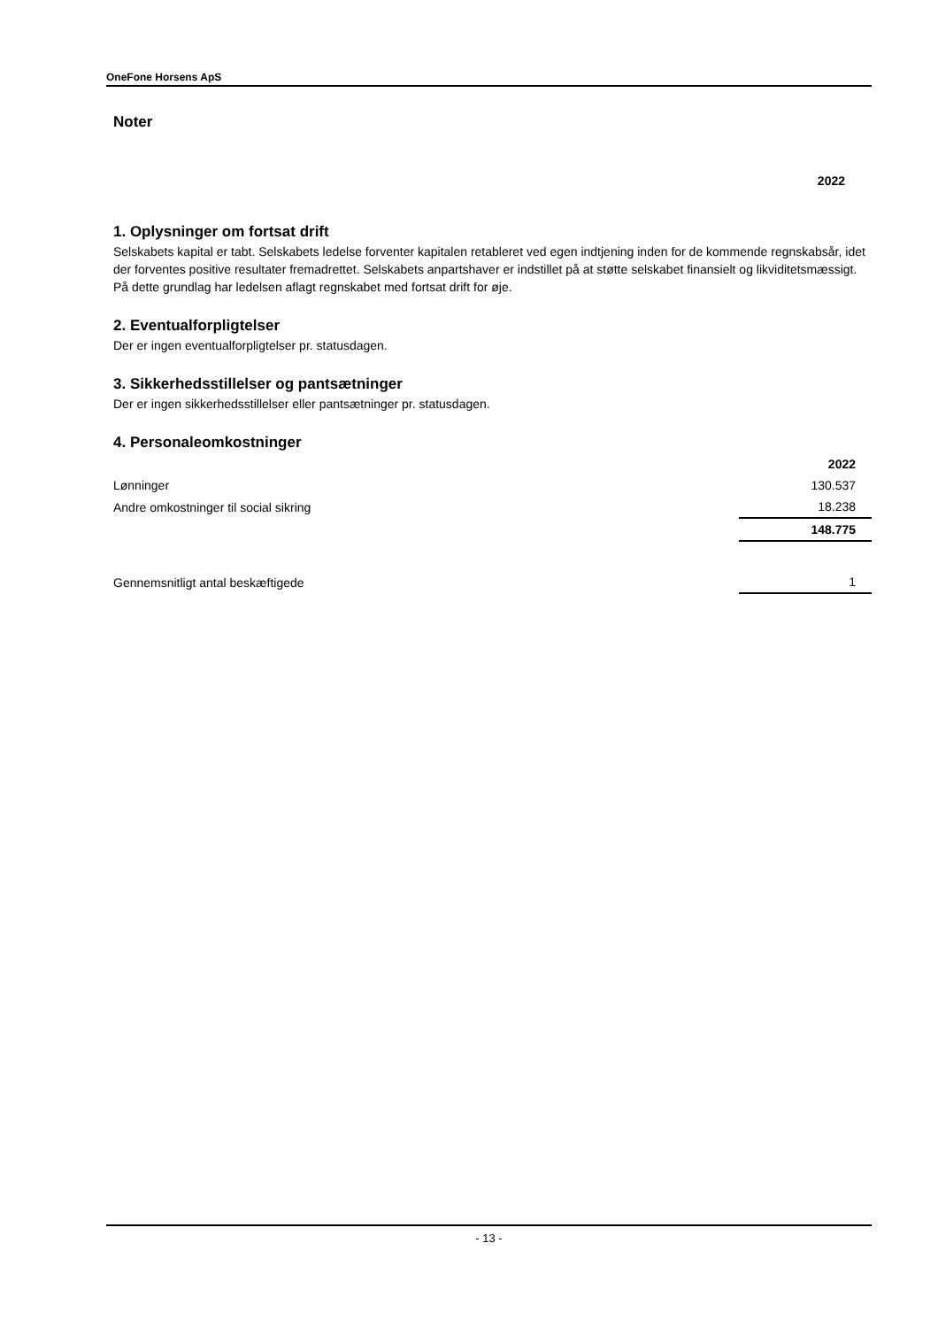OneFone Horsens ApS
Noter
2022
1. Oplysninger om fortsat drift
Selskabets kapital er tabt. Selskabets ledelse forventer kapitalen retableret ved egen indtjening inden for de kommende regnskabsår, idet der forventes positive resultater fremadrettet. Selskabets anpartshaver er indstillet på at støtte selskabet finansielt og likviditetsmæssigt. På dette grundlag har ledelsen aflagt regnskabet med fortsat drift for øje.
2. Eventualforpligtelser
Der er ingen eventualforpligtelser pr. statusdagen.
3. Sikkerhedsstillelser og pantsætninger
Der er ingen sikkerhedsstillelser eller pantsætninger pr. statusdagen.
4. Personaleomkostninger
| | 2022 |
| Lønninger | 130.537 |
| Andre omkostninger til social sikring | 18.238 |
| | 148.775 |
| Gennemsnitligt antal beskæftigede | 1 |
- 13 -